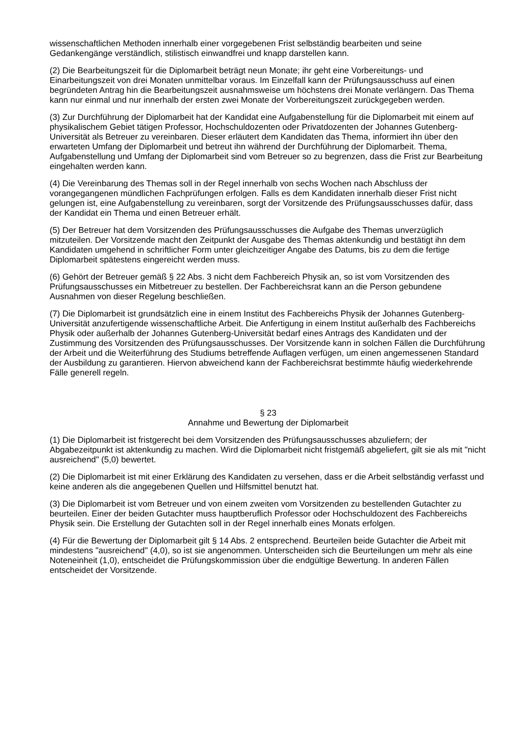wissenschaftlichen Methoden innerhalb einer vorgegebenen Frist selbständig bearbeiten und seine Gedankengänge verständlich, stilistisch einwandfrei und knapp darstellen kann.
(2) Die Bearbeitungszeit für die Diplomarbeit beträgt neun Monate; ihr geht eine Vorbereitungs- und Einarbeitungszeit von drei Monaten unmittelbar voraus. Im Einzelfall kann der Prüfungsausschuss auf einen begründeten Antrag hin die Bearbeitungszeit ausnahmsweise um höchstens drei Monate verlängern. Das Thema kann nur einmal und nur innerhalb der ersten zwei Monate der Vorbereitungszeit zurückgegeben werden.
(3) Zur Durchführung der Diplomarbeit hat der Kandidat eine Aufgabenstellung für die Diplomarbeit mit einem auf physikalischem Gebiet tätigen Professor, Hochschuldozenten oder Privatdozenten der Johannes Gutenberg-Universität als Betreuer zu vereinbaren. Dieser erläutert dem Kandidaten das Thema, informiert ihn über den erwarteten Umfang der Diplomarbeit und betreut ihn während der Durchführung der Diplomarbeit. Thema, Aufgabenstellung und Umfang der Diplomarbeit sind vom Betreuer so zu begrenzen, dass die Frist zur Bearbeitung eingehalten werden kann.
(4) Die Vereinbarung des Themas soll in der Regel innerhalb von sechs Wochen nach Abschluss der vorangegangenen mündlichen Fachprüfungen erfolgen. Falls es dem Kandidaten innerhalb dieser Frist nicht gelungen ist, eine Aufgabenstellung zu vereinbaren, sorgt der Vorsitzende des Prüfungsausschusses dafür, dass der Kandidat ein Thema und einen Betreuer erhält.
(5) Der Betreuer hat dem Vorsitzenden des Prüfungsausschusses die Aufgabe des Themas unverzüglich mitzuteilen. Der Vorsitzende macht den Zeitpunkt der Ausgabe des Themas aktenkundig und bestätigt ihn dem Kandidaten umgehend in schriftlicher Form unter gleichzeitiger Angabe des Datums, bis zu dem die fertige Diplomarbeit spätestens eingereicht werden muss.
(6) Gehört der Betreuer gemäß § 22 Abs. 3 nicht dem Fachbereich Physik an, so ist vom Vorsitzenden des Prüfungsausschusses ein Mitbetreuer zu bestellen. Der Fachbereichsrat kann an die Person gebundene Ausnahmen von dieser Regelung beschließen.
(7) Die Diplomarbeit ist grundsätzlich eine in einem Institut des Fachbereichs Physik der Johannes Gutenberg-Universität anzufertigende wissenschaftliche Arbeit. Die Anfertigung in einem Institut außerhalb des Fachbereichs Physik oder außerhalb der Johannes Gutenberg-Universität bedarf eines Antrags des Kandidaten und der Zustimmung des Vorsitzenden des Prüfungsausschusses. Der Vorsitzende kann in solchen Fällen die Durchführung der Arbeit und die Weiterführung des Studiums betreffende Auflagen verfügen, um einen angemessenen Standard der Ausbildung zu garantieren. Hiervon abweichend kann der Fachbereichsrat bestimmte häufig wiederkehrende Fälle generell regeln.
§ 23
Annahme und Bewertung der Diplomarbeit
(1) Die Diplomarbeit ist fristgerecht bei dem Vorsitzenden des Prüfungsausschusses abzuliefern; der Abgabezeitpunkt ist aktenkundig zu machen. Wird die Diplomarbeit nicht fristgemäß abgeliefert, gilt sie als mit "nicht ausreichend" (5,0) bewertet.
(2) Die Diplomarbeit ist mit einer Erklärung des Kandidaten zu versehen, dass er die Arbeit selbständig verfasst und keine anderen als die angegebenen Quellen und Hilfsmittel benutzt hat.
(3) Die Diplomarbeit ist vom Betreuer und von einem zweiten vom Vorsitzenden zu bestellenden Gutachter zu beurteilen. Einer der beiden Gutachter muss hauptberuflich Professor oder Hochschuldozent des Fachbereichs Physik sein. Die Erstellung der Gutachten soll in der Regel innerhalb eines Monats erfolgen.
(4) Für die Bewertung der Diplomarbeit gilt § 14 Abs. 2 entsprechend. Beurteilen beide Gutachter die Arbeit mit mindestens "ausreichend" (4,0), so ist sie angenommen. Unterscheiden sich die Beurteilungen um mehr als eine Noteneinheit (1,0), entscheidet die Prüfungskommission über die endgültige Bewertung. In anderen Fällen entscheidet der Vorsitzende.